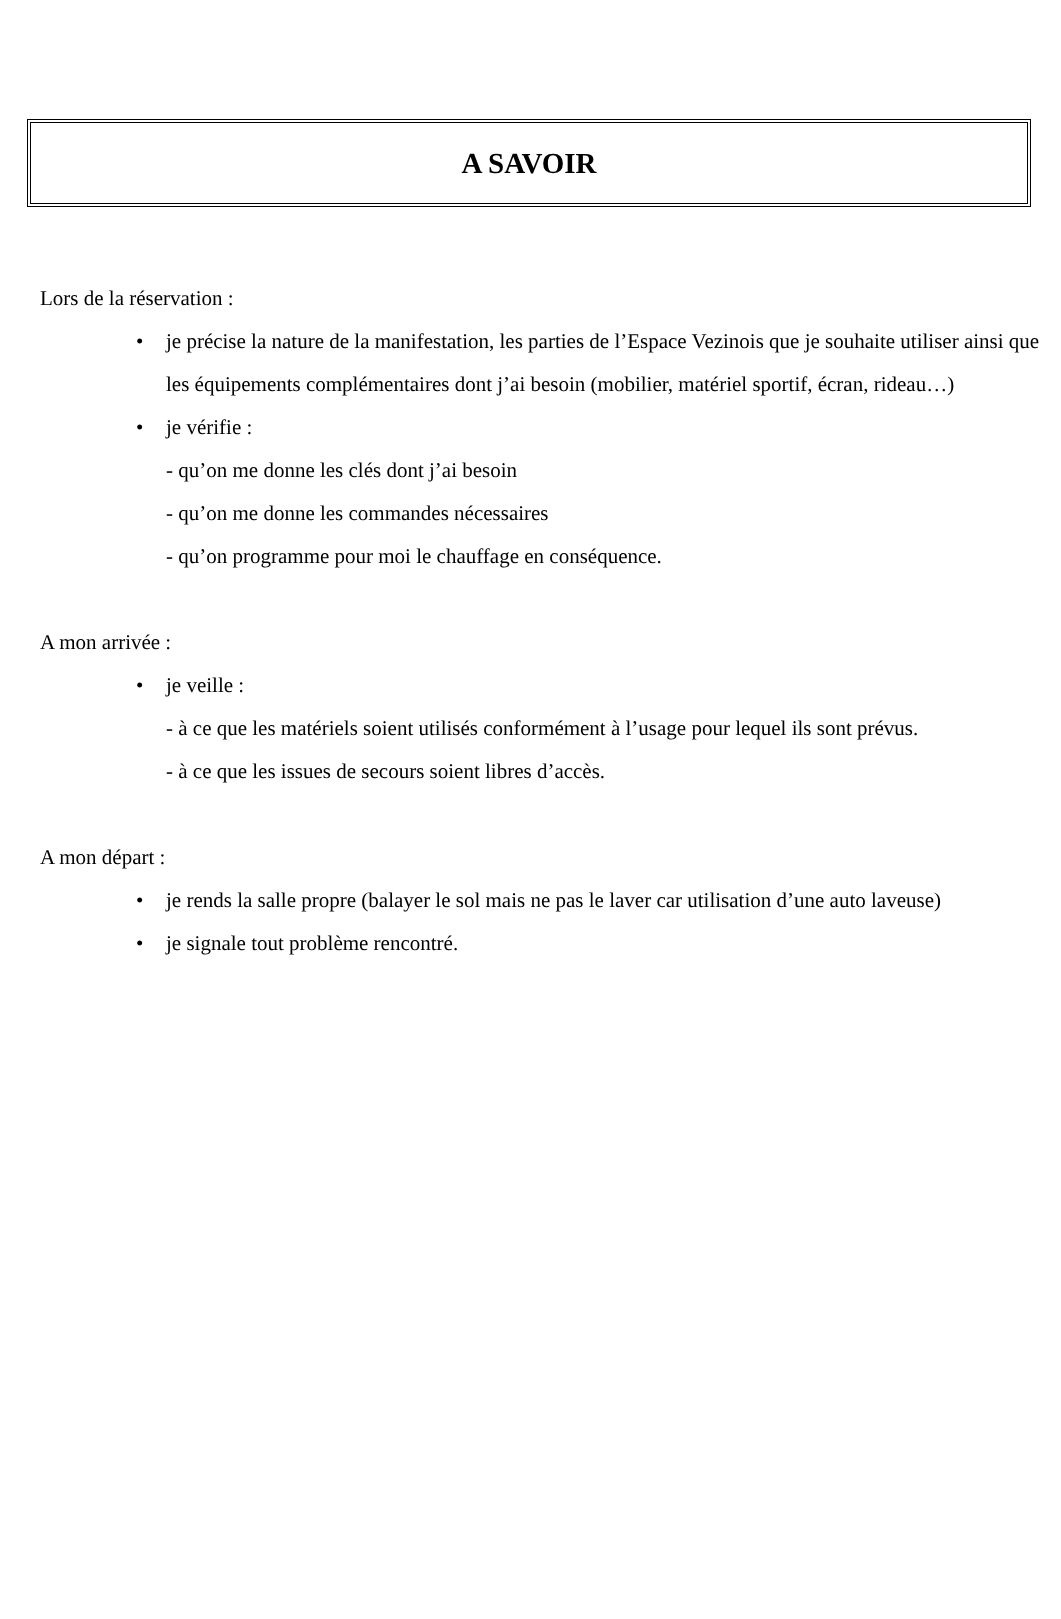A SAVOIR
Lors de la réservation :
• je précise la nature de la manifestation, les parties de l’Espace Vezinois que je souhaite utiliser ainsi que les équipements complémentaires dont j’ai besoin (mobilier, matériel sportif, écran, rideau…)
• je vérifie :
- qu’on me donne les clés dont j’ai besoin
- qu’on me donne les commandes nécessaires
- qu’on programme pour moi le chauffage en conséquence.
A mon arrivée :
• je veille :
- à ce que les matériels soient utilisés conformément à l’usage pour lequel ils sont prévus.
- à ce que les issues de secours soient libres d’accès.
A mon départ :
• je rends la salle propre (balayer le sol mais ne pas le laver car utilisation d’une auto laveuse)
• je signale tout problème rencontré.